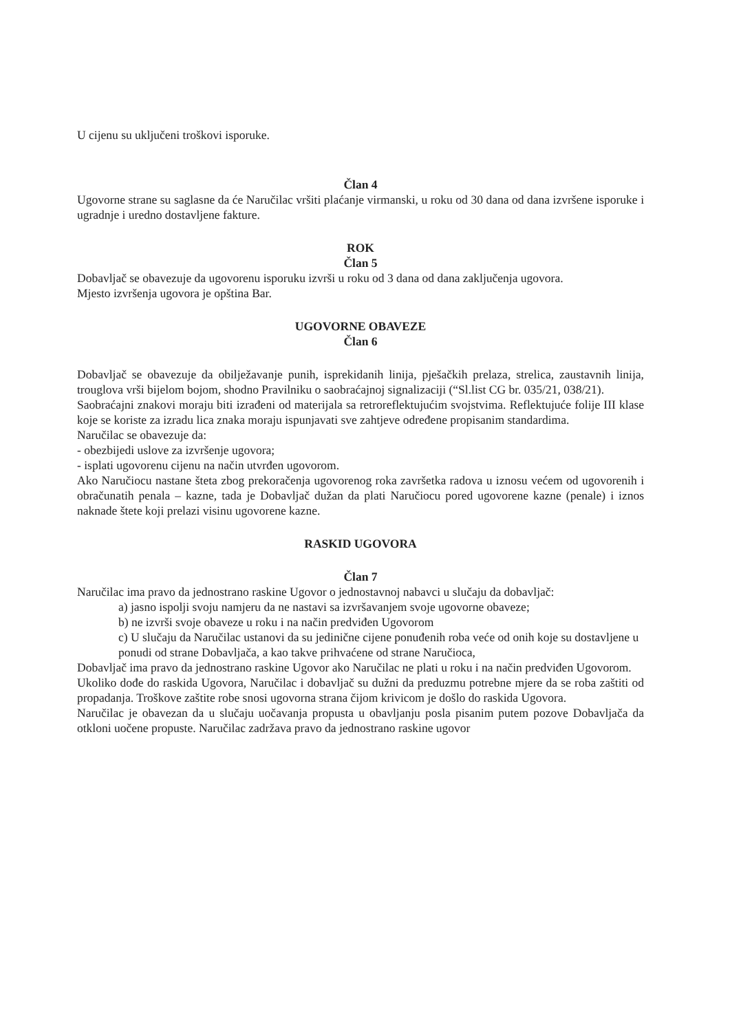U cijenu su uključeni troškovi isporuke.
Član 4
Ugovorne strane su saglasne da će Naručilac vršiti plaćanje virmanski, u roku od 30 dana od dana izvršene isporuke i ugradnje i uredno dostavljene fakture.
ROK
Član 5
Dobavljač se obavezuje da ugovorenu isporuku izvrši u roku od 3 dana od dana zaključenja ugovora.
Mjesto izvršenja ugovora je opština Bar.
UGOVORNE OBAVEZE
Član 6
Dobavljač se obavezuje da obilježavanje punih, isprekidanih linija, pješačkih prelaza, strelica, zaustavnih linija, trouglova vrši bijelom bojom, shodno Pravilniku o saobraćajnoj signalizaciji (“Sl.list CG br. 035/21, 038/21).
Saobraćajni znakovi moraju biti izrađeni od materijala sa retroreflektujućim svojstvima. Reflektujuće folije III klase koje se koriste za izradu lica znaka moraju ispunjavati sve zahtjeve određene propisanim standardima.
Naručilac se obavezuje da:
- obezbijedi uslove za izvršenje ugovora;
- isplati ugovorenu cijenu na način utvrđen ugovorom.
Ako Naručiocu nastane šteta zbog prekoračenja ugovorenog roka završetka radova u iznosu većem od ugovorenih i obračunatih penala – kazne, tada je Dobavljač dužan da plati Naručiocu pored ugovorene kazne (penale) i iznos naknade štete koji prelazi visinu ugovorene kazne.
RASKID UGOVORA
Član 7
Naručilac ima pravo da jednostrano raskine Ugovor o jednostavnoj nabavci u slučaju da dobavljač:
a) jasno ispolji svoju namjeru da ne nastavi sa izvršavanjem svoje ugovorne obaveze;
b) ne izvrši svoje obaveze u roku i na način predviđen Ugovorom
c) U slučaju da Naručilac ustanovi da su jedinične cijene ponuđenih roba veće od onih koje su dostavljene u ponudi od strane Dobavljača, a kao takve prihvaćene od strane Naručioca,
Dobavljač ima pravo da jednostrano raskine Ugovor ako Naručilac ne plati u roku i na način predviđen Ugovorom.
Ukoliko dođe do raskida Ugovora, Naručilac i dobavljač su dužni da preduzmu potrebne mjere da se roba zaštiti od propadanja. Troškove zaštite robe snosi ugovorna strana čijom krivicom je došlo do raskida Ugovora.
Naručilac je obavezan da u slučaju uočavanja propusta u obavljanju posla pisanim putem pozove Dobavljača da otkloni uočene propuste. Naručilac zadržava pravo da jednostrano raskine ugovor